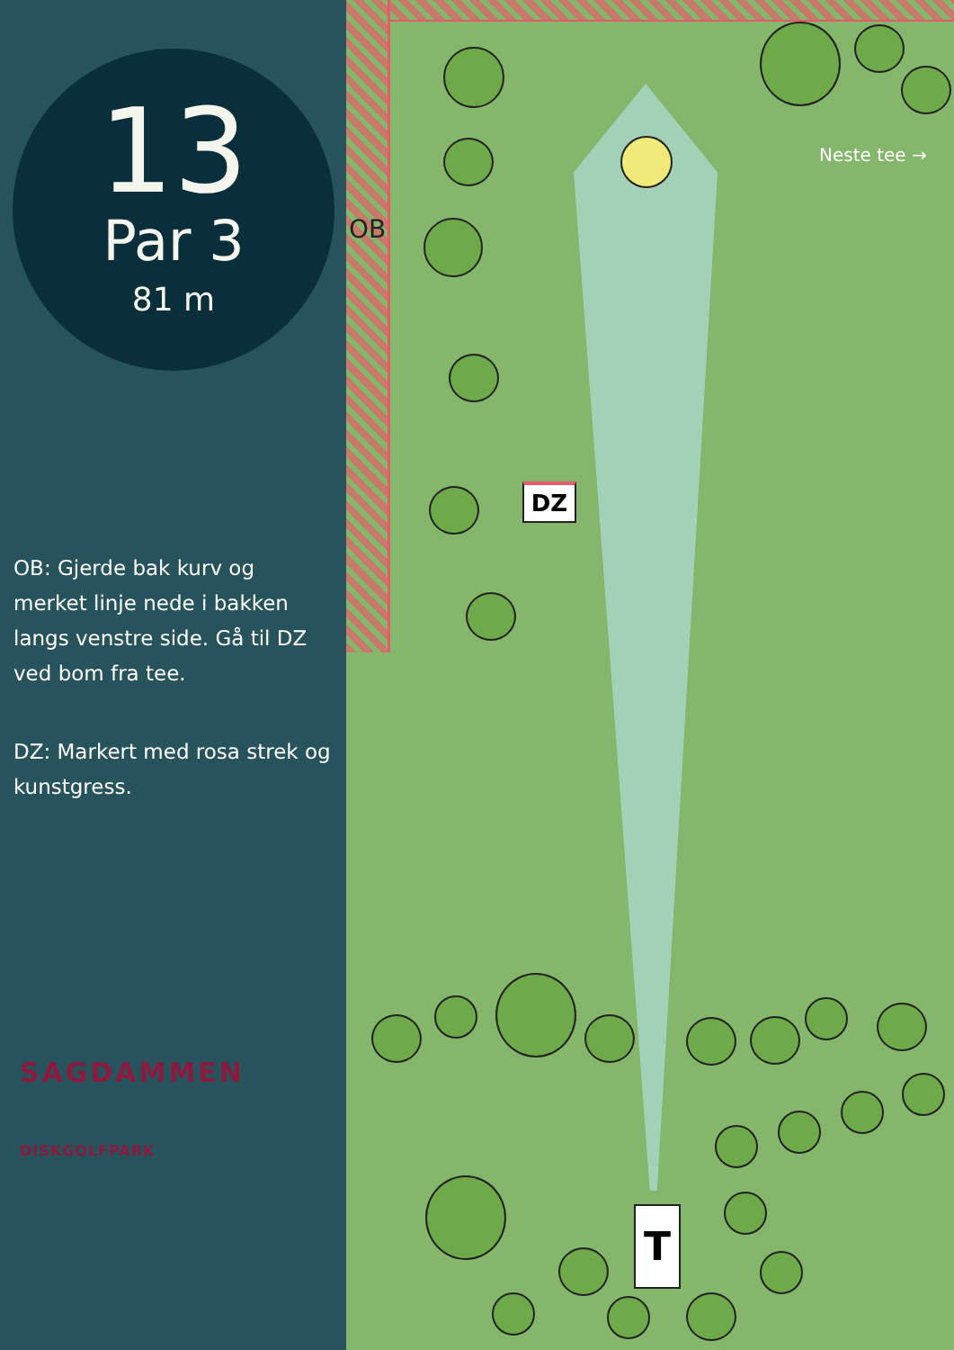13
Par 3
81 m
OB: Gjerde bak kurv og merket linje nede i bakken langs venstre side. Gå til DZ ved bom fra tee.
DZ: Markert med rosa strek og kunstgress.
SAGDAMMEN
DISKGOLFPARK
OB
Neste tee →
DZ
T